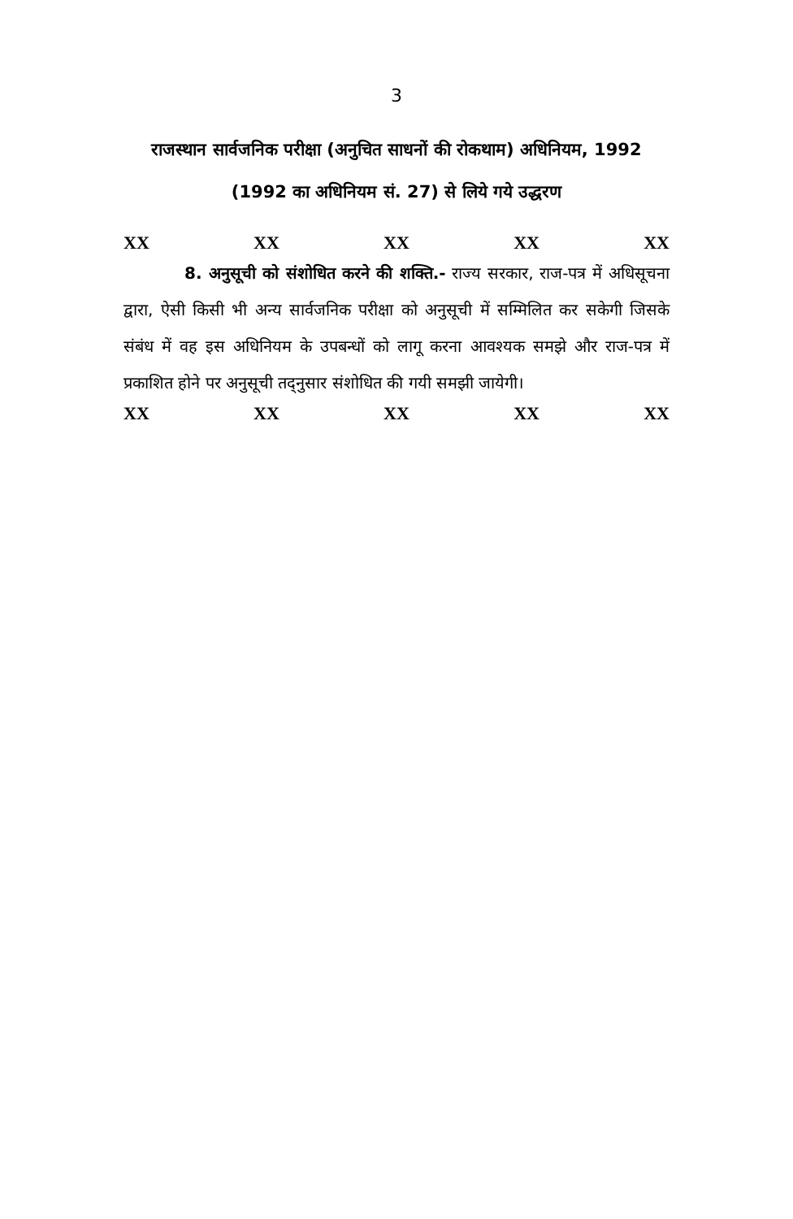3
राजस्थान सार्वजनिक परीक्षा (अनुचित साधनों की रोकथाम) अधिनियम, 1992 (1992 का अधिनियम सं. 27) से लिये गये उद्धरण
XX XX XX XX XX
8. अनुसूची को संशोधित करने की शक्ति.- राज्य सरकार, राज-पत्र में अधिसूचना द्वारा, ऐसी किसी भी अन्य सार्वजनिक परीक्षा को अनुसूची में सम्मिलित कर सकेगी जिसके संबंध में वह इस अधिनियम के उपबन्धों को लागू करना आवश्यक समझे और राज-पत्र में प्रकाशित होने पर अनुसूची तद्नुसार संशोधित की गयी समझी जायेगी।
XX XX XX XX XX